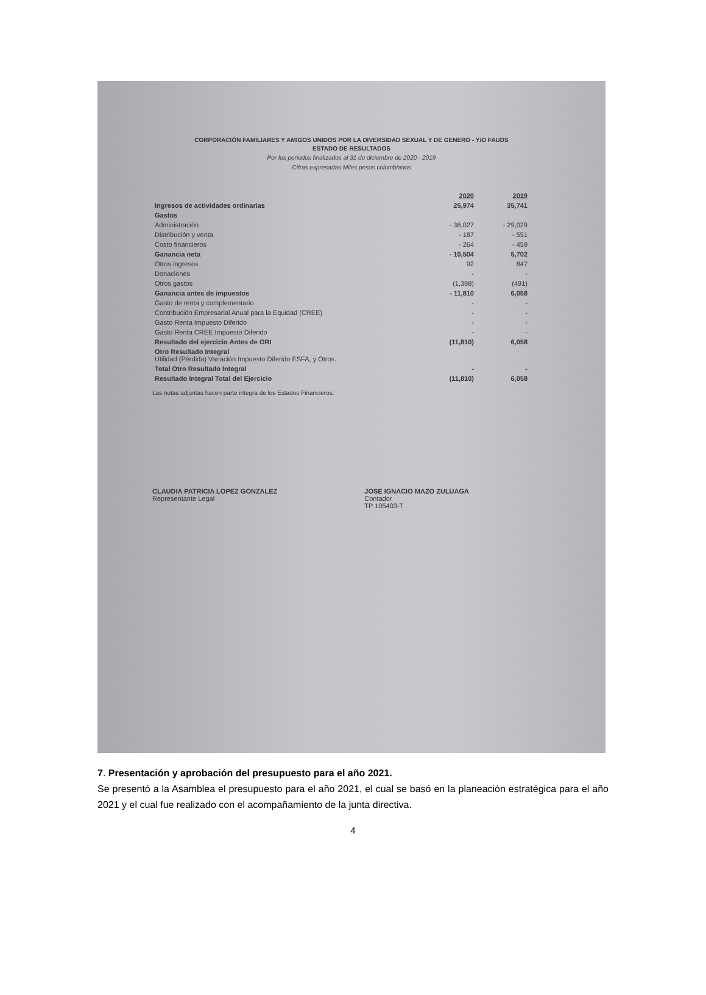CORPORACIÓN FAMILIARES Y AMIGOS UNIDOS POR LA DIVERSIDAD SEXUAL Y DE GENERO - Y/O FAUDS
ESTADO DE RESULTADOS
Por los periodos finalizados al 31 de diciembre de 2020 - 2019
Cifras expresadas Miles pesos colombianos
| | 2020 | 2019 |
| --- | --- | --- |
| Ingresos de actividades ordinarias | 25,974 | 35,741 |
| Gastos | | |
| Administración | - 36,027 | - 29,029 |
| Distribución y venta | - 187 | - 551 |
| Costo financieros | - 264 | - 459 |
| Ganancia neta | - 10,504 | 5,702 |
| Otros ingresos | 92 | 847 |
| Donaciones | - | - |
| Otros gastos | (1,398) | (491) |
| Ganancia antes de impuestos | - 11,810 | 6,058 |
| Gasto de renta y complementario | - | - |
| Contribución Empresarial Anual para la Equidad (CREE) | - | - |
| Gasto Renta Impuesto Diferido | - | - |
| Gasto Renta CREE Impuesto Diferido | - | - |
| Resultado del ejercicio Antes de ORI | (11,810) | 6,058 |
| Otro Resultado Integral Utilidad (Pérdida) Variación Impuesto Diferido ESFA, y Otros. | | |
| Total Otro Resultado Integral | - | - |
| Resultado Integral Total del Ejercicio | (11,810) | 6,058 |
Las notas adjuntas hacen parte integra de los Estados Financieros.
CLAUDIA PATRICIA LOPEZ GONZALEZ
Representante Legal
JOSE IGNACIO MAZO ZULUAGA
Contador
TP 105403-T
7. Presentación y aprobación del presupuesto para el año 2021.
Se presentó a la Asamblea el presupuesto para el año 2021, el cual se basó en la planeación estratégica para el año 2021 y el cual fue realizado con el acompañamiento de la junta directiva.
4